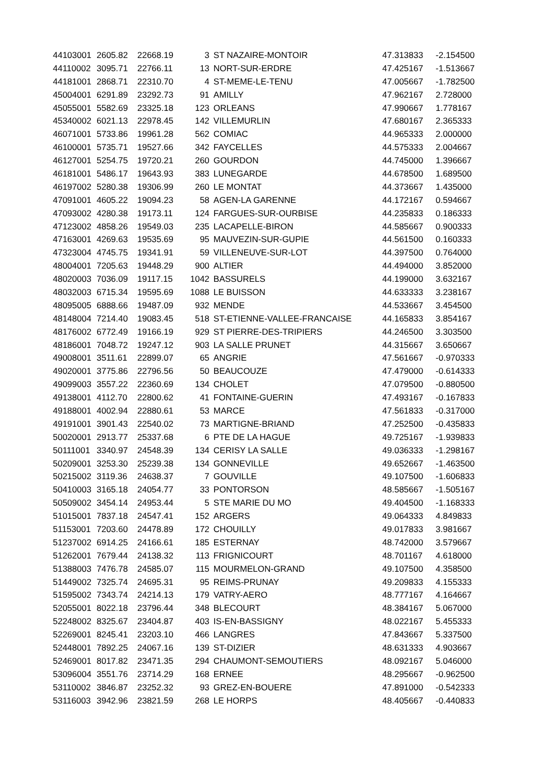| 44103001 | 2605.82 | 22668.19 | 3 | ST NAZAIRE-MONTOIR | 47.313833 | -2.154500 |
| 44110002 | 3095.71 | 22766.11 | 13 | NORT-SUR-ERDRE | 47.425167 | -1.513667 |
| 44181001 | 2868.71 | 22310.70 | 4 | ST-MEME-LE-TENU | 47.005667 | -1.782500 |
| 45004001 | 6291.89 | 23292.73 | 91 | AMILLY | 47.962167 | 2.728000 |
| 45055001 | 5582.69 | 23325.18 | 123 | ORLEANS | 47.990667 | 1.778167 |
| 45340002 | 6021.13 | 22978.45 | 142 | VILLEMURLIN | 47.680167 | 2.365333 |
| 46071001 | 5733.86 | 19961.28 | 562 | COMIAC | 44.965333 | 2.000000 |
| 46100001 | 5735.71 | 19527.66 | 342 | FAYCELLES | 44.575333 | 2.004667 |
| 46127001 | 5254.75 | 19720.21 | 260 | GOURDON | 44.745000 | 1.396667 |
| 46181001 | 5486.17 | 19643.93 | 383 | LUNEGARDE | 44.678500 | 1.689500 |
| 46197002 | 5280.38 | 19306.99 | 260 | LE MONTAT | 44.373667 | 1.435000 |
| 47091001 | 4605.22 | 19094.23 | 58 | AGEN-LA GARENNE | 44.172167 | 0.594667 |
| 47093002 | 4280.38 | 19173.11 | 124 | FARGUES-SUR-OURBISE | 44.235833 | 0.186333 |
| 47123002 | 4858.26 | 19549.03 | 235 | LACAPELLE-BIRON | 44.585667 | 0.900333 |
| 47163001 | 4269.63 | 19535.69 | 95 | MAUVEZIN-SUR-GUPIE | 44.561500 | 0.160333 |
| 47323004 | 4745.75 | 19341.91 | 59 | VILLENEUVE-SUR-LOT | 44.397500 | 0.764000 |
| 48004001 | 7205.63 | 19448.29 | 900 | ALTIER | 44.494000 | 3.852000 |
| 48020003 | 7036.09 | 19117.15 | 1042 | BASSURELS | 44.199000 | 3.632167 |
| 48032003 | 6715.34 | 19595.69 | 1088 | LE BUISSON | 44.633333 | 3.238167 |
| 48095005 | 6888.66 | 19487.09 | 932 | MENDE | 44.533667 | 3.454500 |
| 48148004 | 7214.40 | 19083.45 | 518 | ST-ETIENNE-VALLEE-FRANCAISE | 44.165833 | 3.854167 |
| 48176002 | 6772.49 | 19166.19 | 929 | ST PIERRE-DES-TRIPIERS | 44.246500 | 3.303500 |
| 48186001 | 7048.72 | 19247.12 | 903 | LA SALLE PRUNET | 44.315667 | 3.650667 |
| 49008001 | 3511.61 | 22899.07 | 65 | ANGRIE | 47.561667 | -0.970333 |
| 49020001 | 3775.86 | 22796.56 | 50 | BEAUCOUZE | 47.479000 | -0.614333 |
| 49099003 | 3557.22 | 22360.69 | 134 | CHOLET | 47.079500 | -0.880500 |
| 49138001 | 4112.70 | 22800.62 | 41 | FONTAINE-GUERIN | 47.493167 | -0.167833 |
| 49188001 | 4002.94 | 22880.61 | 53 | MARCE | 47.561833 | -0.317000 |
| 49191001 | 3901.43 | 22540.02 | 73 | MARTIGNE-BRIAND | 47.252500 | -0.435833 |
| 50020001 | 2913.77 | 25337.68 | 6 | PTE DE LA HAGUE | 49.725167 | -1.939833 |
| 50111001 | 3340.97 | 24548.39 | 134 | CERISY LA SALLE | 49.036333 | -1.298167 |
| 50209001 | 3253.30 | 25239.38 | 134 | GONNEVILLE | 49.652667 | -1.463500 |
| 50215002 | 3119.36 | 24638.37 | 7 | GOUVILLE | 49.107500 | -1.606833 |
| 50410003 | 3165.18 | 24054.77 | 33 | PONTORSON | 48.585667 | -1.505167 |
| 50509002 | 3454.14 | 24953.44 | 5 | STE MARIE DU MO | 49.404500 | -1.168333 |
| 51015001 | 7837.18 | 24547.41 | 152 | ARGERS | 49.064333 | 4.849833 |
| 51153001 | 7203.60 | 24478.89 | 172 | CHOUILLY | 49.017833 | 3.981667 |
| 51237002 | 6914.25 | 24166.61 | 185 | ESTERNAY | 48.742000 | 3.579667 |
| 51262001 | 7679.44 | 24138.32 | 113 | FRIGNICOURT | 48.701167 | 4.618000 |
| 51388003 | 7476.78 | 24585.07 | 115 | MOURMELON-GRAND | 49.107500 | 4.358500 |
| 51449002 | 7325.74 | 24695.31 | 95 | REIMS-PRUNAY | 49.209833 | 4.155333 |
| 51595002 | 7343.74 | 24214.13 | 179 | VATRY-AERO | 48.777167 | 4.164667 |
| 52055001 | 8022.18 | 23796.44 | 348 | BLECOURT | 48.384167 | 5.067000 |
| 52248002 | 8325.67 | 23404.87 | 403 | IS-EN-BASSIGNY | 48.022167 | 5.455333 |
| 52269001 | 8245.41 | 23203.10 | 466 | LANGRES | 47.843667 | 5.337500 |
| 52448001 | 7892.25 | 24067.16 | 139 | ST-DIZIER | 48.631333 | 4.903667 |
| 52469001 | 8017.82 | 23471.35 | 294 | CHAUMONT-SEMOUTIERS | 48.092167 | 5.046000 |
| 53096004 | 3551.76 | 23714.29 | 168 | ERNEE | 48.295667 | -0.962500 |
| 53110002 | 3846.87 | 23252.32 | 93 | GREZ-EN-BOUERE | 47.891000 | -0.542333 |
| 53116003 | 3942.96 | 23821.59 | 268 | LE HORPS | 48.405667 | -0.440833 |